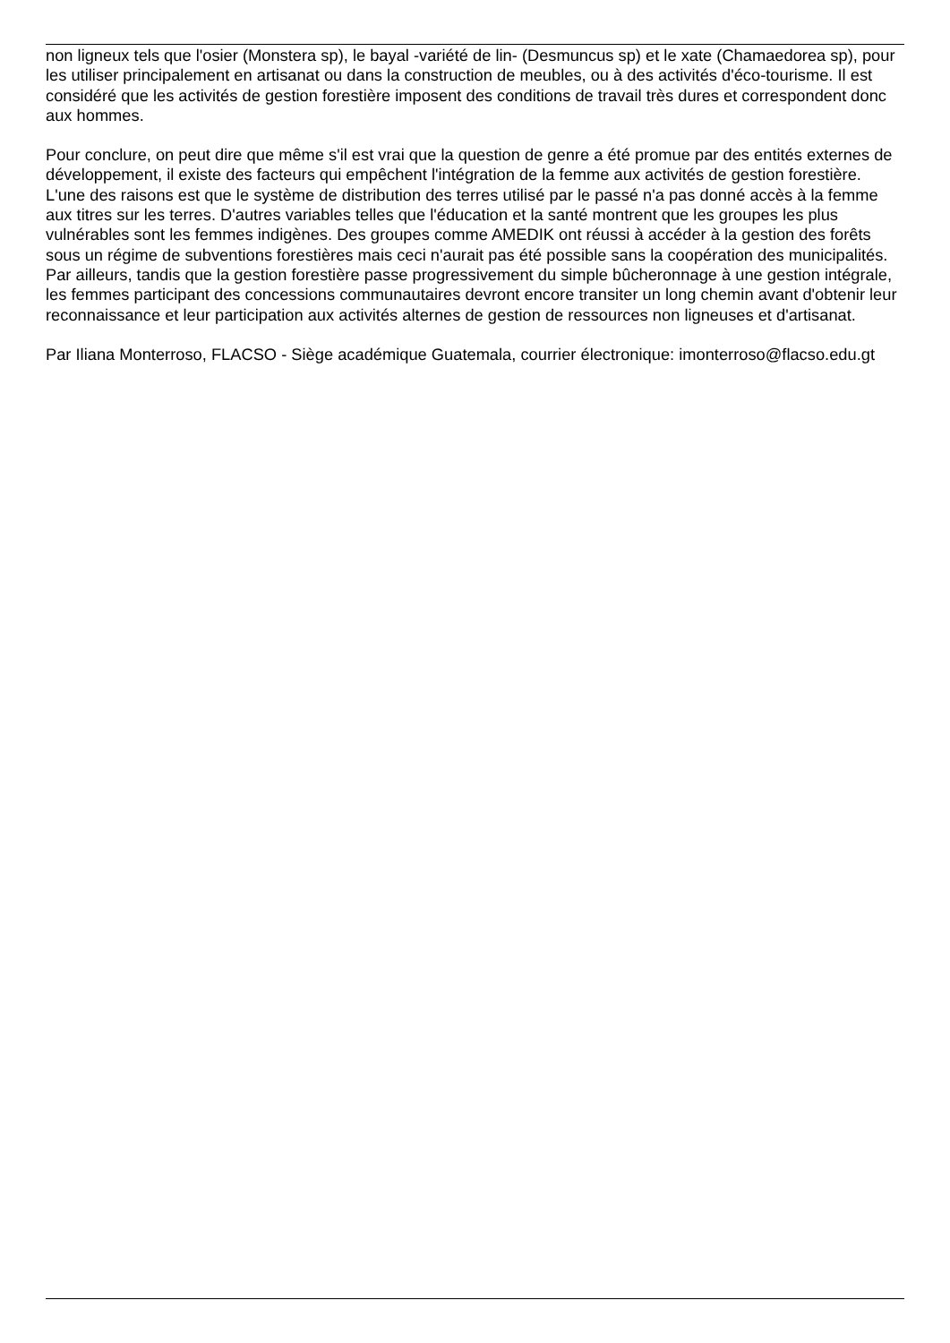non ligneux tels que l'osier (Monstera sp), le bayal -variété de lin- (Desmuncus sp) et le xate (Chamaedorea sp), pour les utiliser principalement en artisanat ou dans la construction de meubles, ou à des activités d'éco-tourisme. Il est considéré que les activités de gestion forestière imposent des conditions de travail très dures et correspondent donc aux hommes.
Pour conclure, on peut dire que même s'il est vrai que la question de genre a été promue par des entités externes de développement, il existe des facteurs qui empêchent l'intégration de la femme aux activités de gestion forestière. L'une des raisons est que le système de distribution des terres utilisé par le passé n'a pas donné accès à la femme aux titres sur les terres. D'autres variables telles que l'éducation et la santé montrent que les groupes les plus vulnérables sont les femmes indigènes. Des groupes comme AMEDIK ont réussi à accéder à la gestion des forêts sous un régime de subventions forestières mais ceci n'aurait pas été possible sans la coopération des municipalités. Par ailleurs, tandis que la gestion forestière passe progressivement du simple bûcheronnage à une gestion intégrale, les femmes participant des concessions communautaires devront encore transiter un long chemin avant d'obtenir leur reconnaissance et leur participation aux activités alternes de gestion de ressources non ligneuses et d'artisanat.
Par Iliana Monterroso, FLACSO - Siège académique Guatemala, courrier électronique: imonterroso@flacso.edu.gt